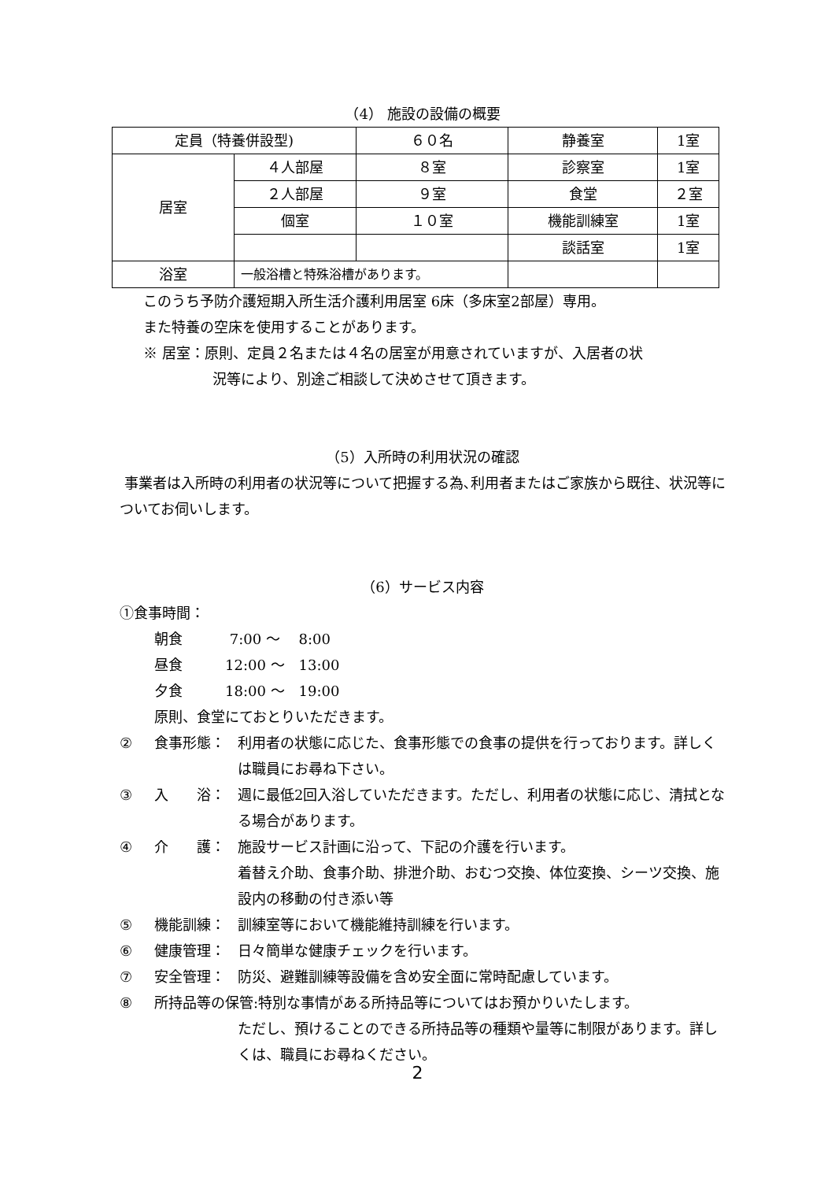（4） 施設の設備の概要
| 定員（特養併設型) | | ６０名 | 静養室 | 1室 |
| 居室 | ４人部屋 | ８室 | 診察室 | 1室 |
| | ２人部屋 | ９室 | 食堂 | ２室 |
| | 個室 | １０室 | 機能訓練室 | 1室 |
| | | | 談話室 | 1室 |
| 浴室 | 一般浴槽と特殊浴槽があります。 | | | |
このうち予防介護短期入所生活介護利用居室 6床（多床室2部屋）専用。
また特養の空床を使用することがあります。
※ 居室：原則、定員２名または４名の居室が用意されていますが、入居者の状
況等により、別途ご相談して決めさせて頂きます。
（5）入所時の利用状況の確認
事業者は入所時の利用者の状況等について把握する為､利用者またはご家族から既往、状況等についてお伺いします。
（6）サービス内容
①食事時間：
朝食　　　 7:00 ～　 8:00
昼食　　　12:00 ～　13:00
夕食　　　18:00 ～　19:00
原則、食堂にておとりいただきます。
② 食事形態： 利用者の状態に応じた、食事形態での食事の提供を行っております。詳しくは職員にお尋ね下さい。
③ 入　　浴： 週に最低2回入浴していただきます。ただし、利用者の状態に応じ、清拭となる場合があります。
④ 介　　護： 施設サービス計画に沿って、下記の介護を行います。
着替え介助、食事介助、排泄介助、おむつ交換、体位変換、シーツ交換、施設内の移動の付き添い等
⑤ 機能訓練： 訓練室等において機能維持訓練を行います。
⑥ 健康管理： 日々簡単な健康チェックを行います。
⑦ 安全管理： 防災、避難訓練等設備を含め安全面に常時配慮しています。
⑧ 所持品等の保管:特別な事情がある所持品等についてはお預かりいたします。
ただし、預けることのできる所持品等の種類や量等に制限があります。詳しくは、職員にお尋ねください。
2